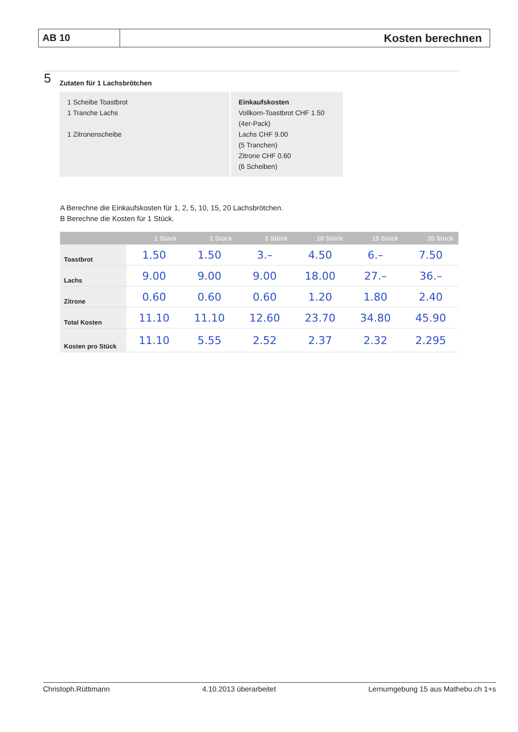AB 10
Kosten berechnen
5
Zutaten für 1 Lachsbrötchen
1 Scheibe Toastbrot
1 Tranche Lachs
1 Zitronenscheibe
Einkaufskosten
Vollkorn-Toastbrot CHF 1.50
(4er-Pack)
Lachs CHF 9.00
(5 Tranchen)
Zitrone CHF 0.60
(6 Scheiben)
A Berechne die Einkaufskosten für 1, 2, 5, 10, 15, 20 Lachsbrötchen.
B Berechne die Kosten für 1 Stück.
| | 1 Stück | 2 Stück | 5 Stück | 10 Stück | 15 Stück | 20 Stück |
| --- | --- | --- | --- | --- | --- | --- |
| Toastbrot | 1.50 | 1.50 | 3.– | 4.50 | 6.– | 7.50 |
| Lachs | 9.00 | 9.00 | 9.00 | 18.00 | 27.– | 36.– |
| Zitrone | 0.60 | 0.60 | 0.60 | 1.20 | 1.80 | 2.40 |
| Total Kosten | 11.10 | 11.10 | 12.60 | 23.70 | 34.80 | 45.90 |
| Kosten pro Stück | 11.10 | 5.55 | 2.52 | 2.37 | 2.32 | 2.295 |
Christoph.Rüttimann 4.10.2013 überarbeitet Lernumgebung 15 aus Mathebu.ch 1+s